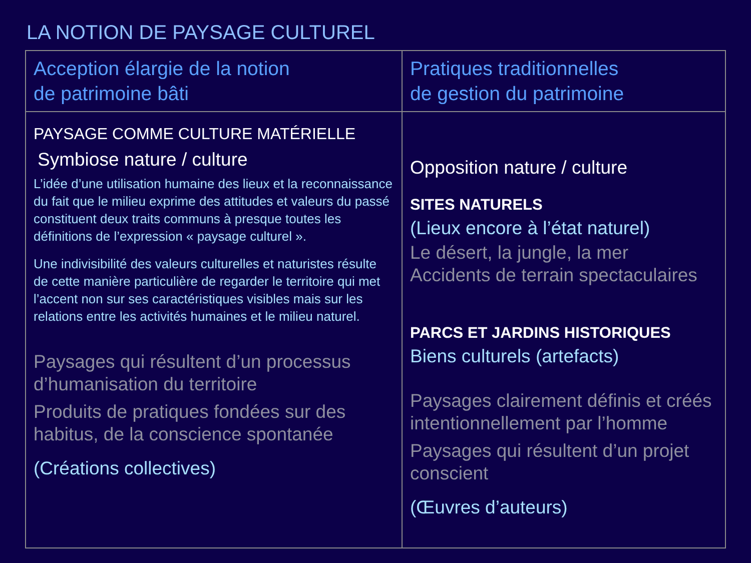LA NOTION DE PAYSAGE CULTUREL
| Acception élargie de la notion de patrimoine bâti | Pratiques traditionnelles de gestion du patrimoine |
| --- | --- |
| PAYSAGE COMME CULTURE MATÉRIELLE Symbiose nature / culture L’idée d’une utilisation humaine des lieux et la reconnaissance du fait que le milieu exprime des attitudes et valeurs du passé constituent deux traits communs à presque toutes les définitions de l’expression « paysage culturel ». Une indivisibilité des valeurs culturelles et naturistes résulte de cette manière particulière de regarder le territoire qui met l’accent non sur ses caractéristiques visibles mais sur les relations entre les activités humaines et le milieu naturel. Paysages qui résultent d’un processus d’humanisation du territoire Produits de pratiques fondées sur des habitus, de la conscience spontanée (Créations collectives) | Opposition nature / culture SITES NATURELS (Lieux encore à l’état naturel) Le désert, la jungle, la mer Accidents de terrain spectaculaires PARCS ET JARDINS HISTORIQUES Biens culturels (artefacts) Paysages clairement définis et créés intentionnellement par l’homme Paysages qui résultent d’un projet conscient (Œuvres d’auteurs) |